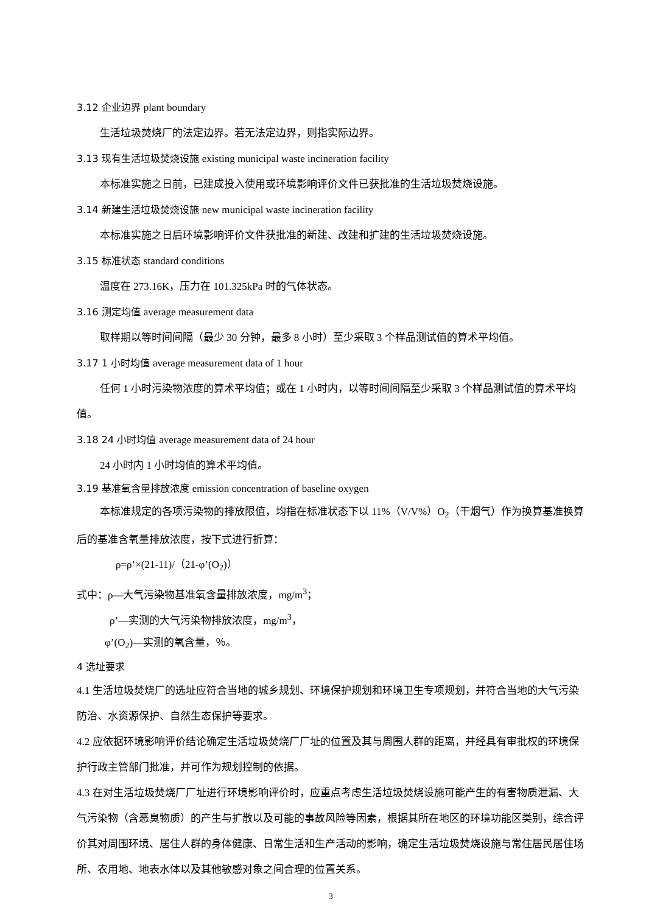3.12 企业边界 plant boundary
生活垃圾焚烧厂的法定边界。若无法定边界，则指实际边界。
3.13 现有生活垃圾焚烧设施 existing municipal waste incineration facility
本标准实施之日前，已建成投入使用或环境影响评价文件已获批准的生活垃圾焚烧设施。
3.14 新建生活垃圾焚烧设施 new municipal waste incineration facility
本标准实施之日后环境影响评价文件获批准的新建、改建和扩建的生活垃圾焚烧设施。
3.15 标准状态 standard conditions
温度在 273.16K，压力在 101.325kPa 时的气体状态。
3.16 测定均值 average measurement data
取样期以等时间间隔（最少 30 分钟，最多 8 小时）至少采取 3 个样品测试值的算术平均值。
3.17 1 小时均值 average measurement data of 1 hour
任何 1 小时污染物浓度的算术平均值；或在 1 小时内，以等时间间隔至少采取 3 个样品测试值的算术平均值。
3.18 24 小时均值 average measurement data of 24 hour
24 小时内 1 小时均值的算术平均值。
3.19 基准氧含量排放浓度 emission concentration of baseline oxygen
本标准规定的各项污染物的排放限值，均指在标准状态下以 11%（V/V%）O<sub>2</sub>（干烟气）作为换算基准换算后的基准含氧量排放浓度，按下式进行折算：
ρ=ρ’×(21-11)/（21-φ’(O<sub>2</sub>)）
式中：ρ—大气污染物基准氧含量排放浓度，mg/m<sup>3</sup>；
ρ’—实测的大气污染物排放浓度，mg/m<sup>3</sup>，
φ’(O<sub>2</sub>)—实测的氧含量，％。
4 选址要求
4.1 生活垃圾焚烧厂的选址应符合当地的城乡规划、环境保护规划和环境卫生专项规划，并符合当地的大气污染防治、水资源保护、自然生态保护等要求。
4.2 应依据环境影响评价结论确定生活垃圾焚烧厂厂址的位置及其与周围人群的距离，并经具有审批权的环境保护行政主管部门批准，并可作为规划控制的依据。
4.3 在对生活垃圾焚烧厂厂址进行环境影响评价时，应重点考虑生活垃圾焚烧设施可能产生的有害物质泄漏、大气污染物（含恶臭物质）的产生与扩散以及可能的事故风险等因素，根据其所在地区的环境功能区类别，综合评价其对周围环境、居住人群的身体健康、日常生活和生产活动的影响，确定生活垃圾焚烧设施与常住居民居住场所、农用地、地表水体以及其他敏感对象之间合理的位置关系。
3